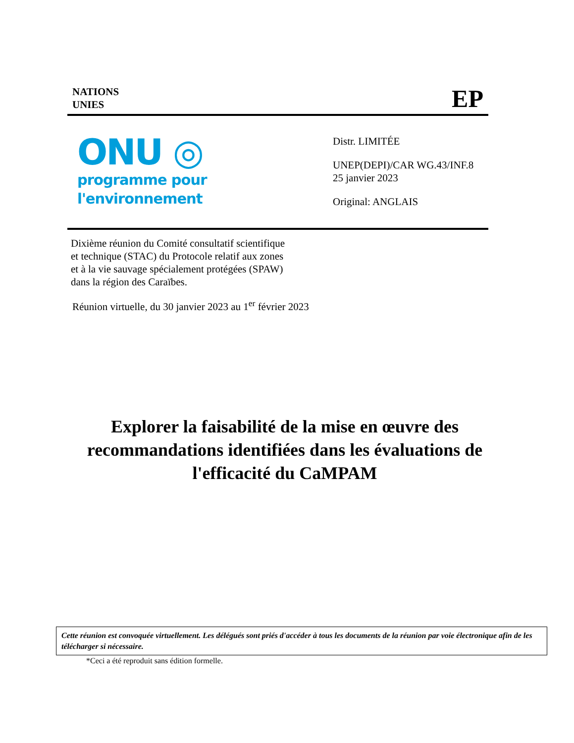NATIONS
UNIES
EP
ONU ◎
programme pour
l'environnement
Distr. LIMITÉE
UNEP(DEPI)/CAR WG.43/INF.8
25 janvier 2023
Original: ANGLAIS
Dixième réunion du Comité consultatif scientifique
et technique (STAC) du Protocole relatif aux zones
et à la vie sauvage spécialement protégées (SPAW)
dans la région des Caraïbes.
Réunion virtuelle, du 30 janvier 2023 au 1<sup>er</sup> février 2023
Explorer la faisabilité de la mise en œuvre des recommandations identifiées dans les évaluations de l'efficacité du CaMPAM
Cette réunion est convoquée virtuellement. Les délégués sont priés d'accéder à tous les documents de la réunion par voie électronique afin de les télécharger si nécessaire.
*Ceci a été reproduit sans édition formelle.